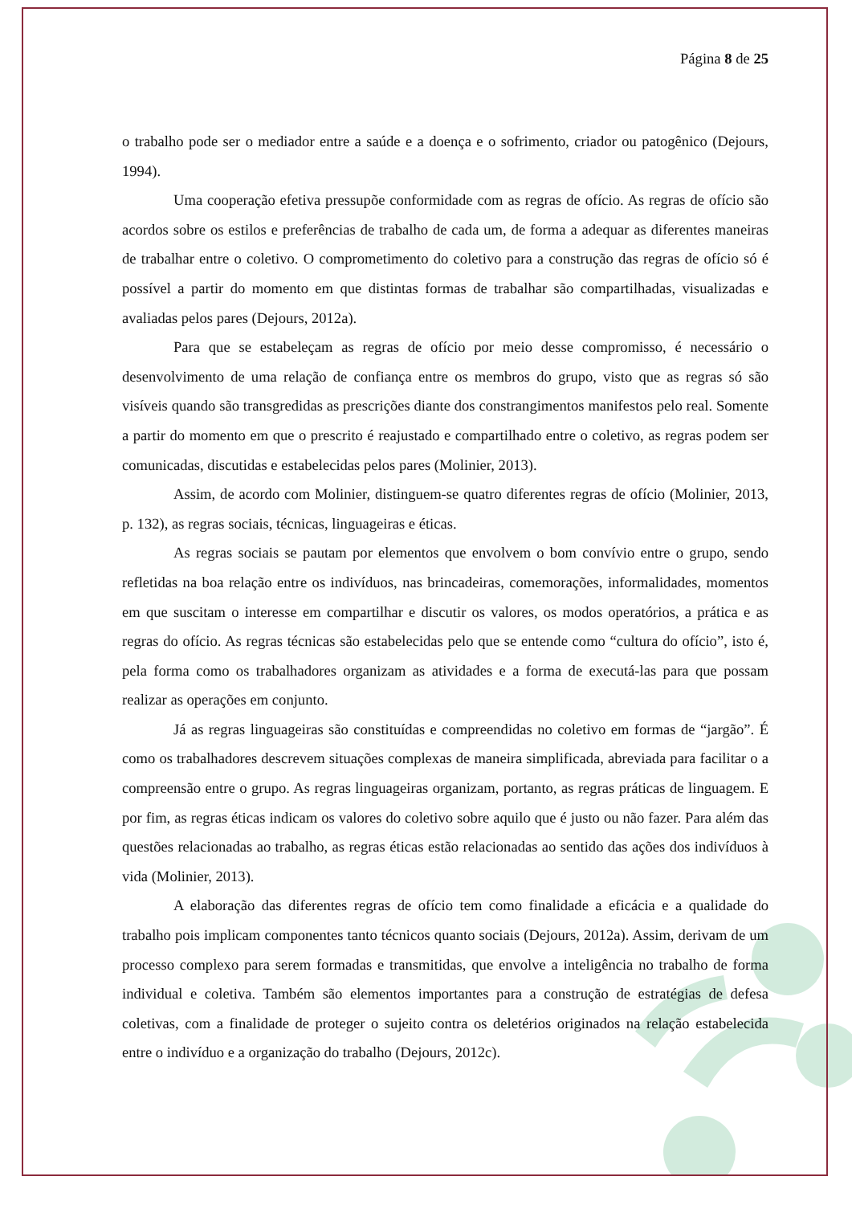Página 8 de 25
o trabalho pode ser o mediador entre a saúde e a doença e o sofrimento, criador ou patogênico (Dejours, 1994).
Uma cooperação efetiva pressupõe conformidade com as regras de ofício. As regras de ofício são acordos sobre os estilos e preferências de trabalho de cada um, de forma a adequar as diferentes maneiras de trabalhar entre o coletivo. O comprometimento do coletivo para a construção das regras de ofício só é possível a partir do momento em que distintas formas de trabalhar são compartilhadas, visualizadas e avaliadas pelos pares (Dejours, 2012a).
Para que se estabeleçam as regras de ofício por meio desse compromisso, é necessário o desenvolvimento de uma relação de confiança entre os membros do grupo, visto que as regras só são visíveis quando são transgredidas as prescrições diante dos constrangimentos manifestos pelo real. Somente a partir do momento em que o prescrito é reajustado e compartilhado entre o coletivo, as regras podem ser comunicadas, discutidas e estabelecidas pelos pares (Molinier, 2013).
Assim, de acordo com Molinier, distinguem-se quatro diferentes regras de ofício (Molinier, 2013, p. 132), as regras sociais, técnicas, linguageiras e éticas.
As regras sociais se pautam por elementos que envolvem o bom convívio entre o grupo, sendo refletidas na boa relação entre os indivíduos, nas brincadeiras, comemorações, informalidades, momentos em que suscitam o interesse em compartilhar e discutir os valores, os modos operatórios, a prática e as regras do ofício. As regras técnicas são estabelecidas pelo que se entende como “cultura do ofício”, isto é, pela forma como os trabalhadores organizam as atividades e a forma de executá-las para que possam realizar as operações em conjunto.
Já as regras linguageiras são constituídas e compreendidas no coletivo em formas de “jargão”. É como os trabalhadores descrevem situações complexas de maneira simplificada, abreviada para facilitar o a compreensão entre o grupo. As regras linguageiras organizam, portanto, as regras práticas de linguagem. E por fim, as regras éticas indicam os valores do coletivo sobre aquilo que é justo ou não fazer. Para além das questões relacionadas ao trabalho, as regras éticas estão relacionadas ao sentido das ações dos indivíduos à vida (Molinier, 2013).
A elaboração das diferentes regras de ofício tem como finalidade a eficácia e a qualidade do trabalho pois implicam componentes tanto técnicos quanto sociais (Dejours, 2012a). Assim, derivam de um processo complexo para serem formadas e transmitidas, que envolve a inteligência no trabalho de forma individual e coletiva. Também são elementos importantes para a construção de estratégias de defesa coletivas, com a finalidade de proteger o sujeito contra os deletérios originados na relação estabelecida entre o indivíduo e a organização do trabalho (Dejours, 2012c).